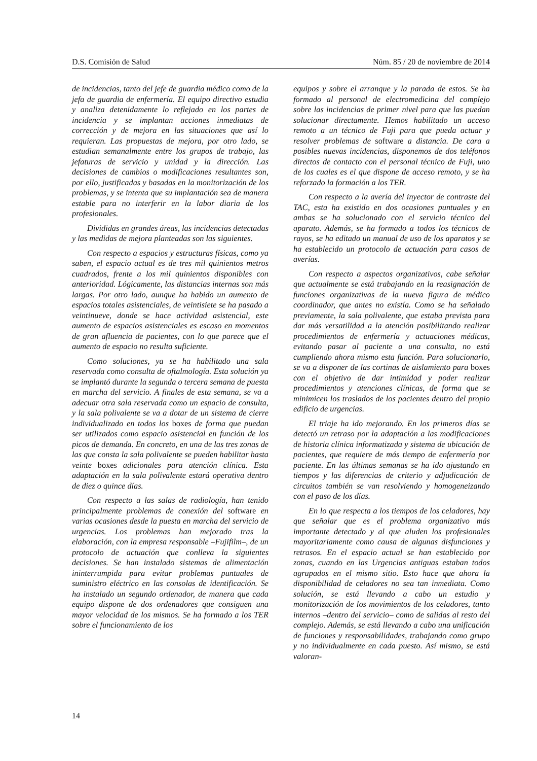D.S. Comisión de Salud Núm. 85 / 20 de noviembre de 2014
de incidencias, tanto del jefe de guardia médico como de la jefa de guardia de enfermería. El equipo directivo estudia y analiza detenidamente lo reflejado en los partes de incidencia y se implantan acciones inmediatas de corrección y de mejora en las situaciones que así lo requieran. Las propuestas de mejora, por otro lado, se estudian semanalmente entre los grupos de trabajo, las jefaturas de servicio y unidad y la dirección. Las decisiones de cambios o modificaciones resultantes son, por ello, justificadas y basadas en la monitorización de los problemas, y se intenta que su implantación sea de manera estable para no interferir en la labor diaria de los profesionales.
Divididas en grandes áreas, las incidencias detectadas y las medidas de mejora planteadas son las siguientes.
Con respecto a espacios y estructuras físicas, como ya saben, el espacio actual es de tres mil quinientos metros cuadrados, frente a los mil quinientos disponibles con anterioridad. Lógicamente, las distancias internas son más largas. Por otro lado, aunque ha habido un aumento de espacios totales asistenciales, de veintisiete se ha pasado a veintinueve, donde se hace actividad asistencial, este aumento de espacios asistenciales es escaso en momentos de gran afluencia de pacientes, con lo que parece que el aumento de espacio no resulta suficiente.
Como soluciones, ya se ha habilitado una sala reservada como consulta de oftalmología. Esta solución ya se implantó durante la segunda o tercera semana de puesta en marcha del servicio. A finales de esta semana, se va a adecuar otra sala reservada como un espacio de consulta, y la sala polivalente se va a dotar de un sistema de cierre individualizado en todos los boxes de forma que puedan ser utilizados como espacio asistencial en función de los picos de demanda. En concreto, en una de las tres zonas de las que consta la sala polivalente se pueden habilitar hasta veinte boxes adicionales para atención clínica. Esta adaptación en la sala polivalente estará operativa dentro de diez o quince días.
Con respecto a las salas de radiología, han tenido principalmente problemas de conexión del software en varias ocasiones desde la puesta en marcha del servicio de urgencias. Los problemas han mejorado tras la elaboración, con la empresa responsable –Fujifilm–, de un protocolo de actuación que conlleva la siguientes decisiones. Se han instalado sistemas de alimentación ininterrumpida para evitar problemas puntuales de suministro eléctrico en las consolas de identificación. Se ha instalado un segundo ordenador, de manera que cada equipo dispone de dos ordenadores que consiguen una mayor velocidad de los mismos. Se ha formado a los TER sobre el funcionamiento de los
equipos y sobre el arranque y la parada de estos. Se ha formado al personal de electromedicina del complejo sobre las incidencias de primer nivel para que las puedan solucionar directamente. Hemos habilitado un acceso remoto a un técnico de Fuji para que pueda actuar y resolver problemas de software a distancia. De cara a posibles nuevas incidencias, disponemos de dos teléfonos directos de contacto con el personal técnico de Fuji, uno de los cuales es el que dispone de acceso remoto, y se ha reforzado la formación a los TER.
Con respecto a la avería del inyector de contraste del TAC, esta ha existido en dos ocasiones puntuales y en ambas se ha solucionado con el servicio técnico del aparato. Además, se ha formado a todos los técnicos de rayos, se ha editado un manual de uso de los aparatos y se ha establecido un protocolo de actuación para casos de averías.
Con respecto a aspectos organizativos, cabe señalar que actualmente se está trabajando en la reasignación de funciones organizativas de la nueva figura de médico coordinador, que antes no existía. Como se ha señalado previamente, la sala polivalente, que estaba prevista para dar más versatilidad a la atención posibilitando realizar procedimientos de enfermería y actuaciones médicas, evitando pasar al paciente a una consulta, no está cumpliendo ahora mismo esta función. Para solucionarlo, se va a disponer de las cortinas de aislamiento para boxes con el objetivo de dar intimidad y poder realizar procedimientos y atenciones clínicas, de forma que se minimicen los traslados de los pacientes dentro del propio edificio de urgencias.
El triaje ha ido mejorando. En los primeros días se detectó un retraso por la adaptación a las modificaciones de historia clínica informatizada y sistema de ubicación de pacientes, que requiere de más tiempo de enfermería por paciente. En las últimas semanas se ha ido ajustando en tiempos y las diferencias de criterio y adjudicación de circuitos también se van resolviendo y homogeneizando con el paso de los días.
En lo que respecta a los tiempos de los celadores, hay que señalar que es el problema organizativo más importante detectado y al que aluden los profesionales mayoritariamente como causa de algunas disfunciones y retrasos. En el espacio actual se han establecido por zonas, cuando en las Urgencias antiguas estaban todos agrupados en el mismo sitio. Esto hace que ahora la disponibilidad de celadores no sea tan inmediata. Como solución, se está llevando a cabo un estudio y monitorización de los movimientos de los celadores, tanto internos –dentro del servicio– como de salidas al resto del complejo. Además, se está llevando a cabo una unificación de funciones y responsabilidades, trabajando como grupo y no individualmente en cada puesto. Así mismo, se está valoran-
14